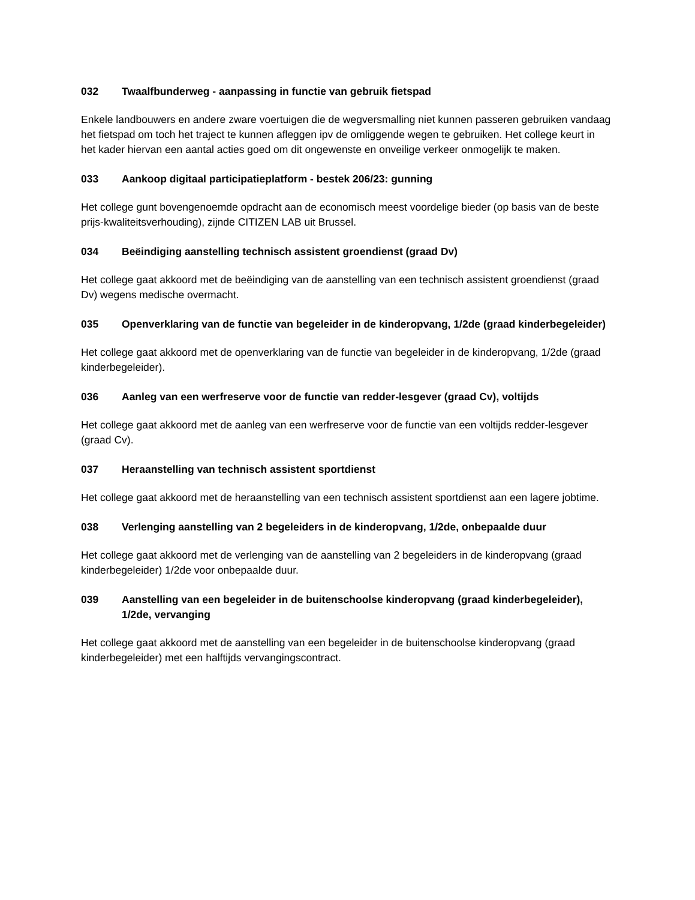032 Twaalfbunderweg - aanpassing in functie van gebruik fietspad
Enkele landbouwers en andere zware voertuigen die de wegversmalling niet kunnen passeren gebruiken vandaag het fietspad om toch het traject te kunnen afleggen ipv de omliggende wegen te gebruiken. Het college keurt in het kader hiervan een aantal acties goed om dit ongewenste en onveilige verkeer onmogelijk te maken.
033 Aankoop digitaal participatieplatform - bestek 206/23: gunning
Het college gunt bovengenoemde opdracht aan de economisch meest voordelige bieder (op basis van de beste prijs-kwaliteitsverhouding), zijnde CITIZEN LAB uit Brussel.
034 Beëindiging aanstelling technisch assistent groendienst (graad Dv)
Het college gaat akkoord met de beëindiging van de aanstelling van een technisch assistent groendienst (graad Dv) wegens medische overmacht.
035 Openverklaring van de functie van begeleider in de kinderopvang, 1/2de (graad kinderbegeleider)
Het college gaat akkoord met de openverklaring van de functie van begeleider in de kinderopvang, 1/2de (graad kinderbegeleider).
036 Aanleg van een werfreserve voor de functie van redder-lesgever (graad Cv), voltijds
Het college gaat akkoord met de aanleg van een werfreserve voor de functie van een voltijds redder-lesgever (graad Cv).
037 Heraanstelling van technisch assistent sportdienst
Het college gaat akkoord met de heraanstelling van een technisch assistent sportdienst aan een lagere jobtime.
038 Verlenging aanstelling van 2 begeleiders in de kinderopvang, 1/2de, onbepaalde duur
Het college gaat akkoord met de verlenging van de aanstelling van 2 begeleiders in de kinderopvang (graad kinderbegeleider) 1/2de voor onbepaalde duur.
039 Aanstelling van een begeleider in de buitenschoolse kinderopvang (graad kinderbegeleider), 1/2de, vervanging
Het college gaat akkoord met de aanstelling van een begeleider in de buitenschoolse kinderopvang (graad kinderbegeleider) met een halftijds vervangingscontract.